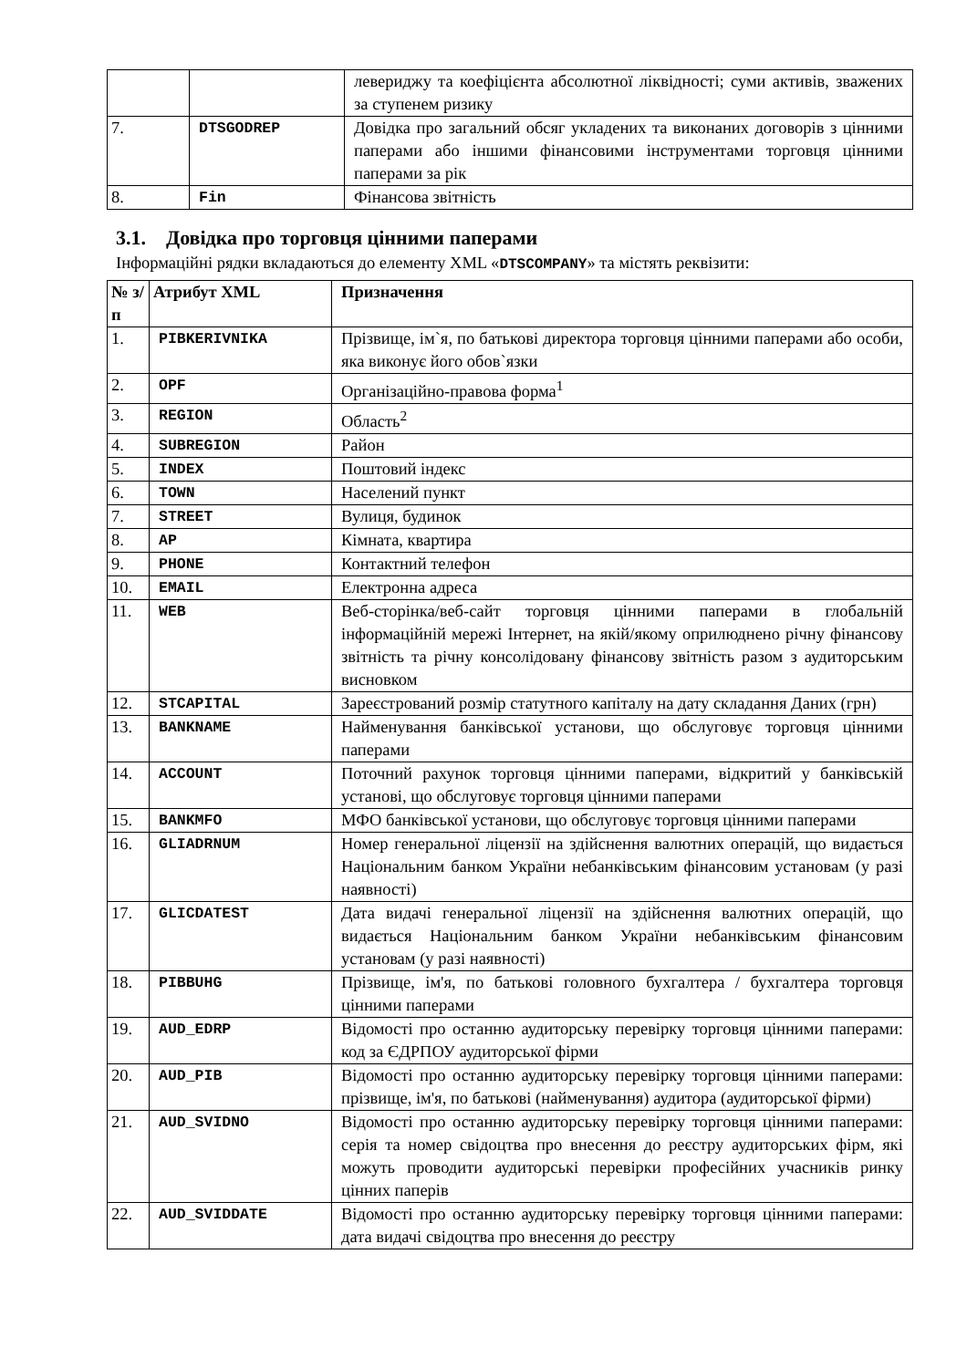| | | левериджу та коефіцієнта абсолютної ліквідності; суми активів, зважених за ступенем ризику |
| 7. | DTSGODREP | Довідка про загальний обсяг укладених та виконаних договорів з цінними паперами або іншими фінансовими інструментами торговця цінними паперами за рік |
| 8. | Fin | Фінансова звітність |
3.1. Довідка про торговця цінними паперами
Інформаційні рядки вкладаються до елементу XML «DTSCOMPANY» та містять реквізити:
| № з/п | Атрибут XML | Призначення |
| --- | --- | --- |
| 1. | PIBKERIVNIKA | Прізвище, ім`я, по батькові директора торговця цінними паперами або особи, яка виконує його обов`язки |
| 2. | OPF | Організаційно-правова форма<sup>1</sup> |
| 3. | REGION | Область<sup>2</sup> |
| 4. | SUBREGION | Район |
| 5. | INDEX | Поштовий індекс |
| 6. | TOWN | Населений пункт |
| 7. | STREET | Вулиця, будинок |
| 8. | AP | Кімната, квартира |
| 9. | PHONE | Контактний телефон |
| 10. | EMAIL | Електронна адреса |
| 11. | WEB | Веб-сторінка/веб-сайт торговця цінними паперами в глобальній інформаційній мережі Інтернет, на якій/якому оприлюднено річну фінансову звітність та річну консолідовану фінансову звітність разом з аудиторським висновком |
| 12. | STCAPITAL | Зареєстрований розмір статутного капіталу на дату складання Даних (грн) |
| 13. | BANKNAME | Найменування банківської установи, що обслуговує торговця цінними паперами |
| 14. | ACCOUNT | Поточний рахунок торговця цінними паперами, відкритий у банківській установі, що обслуговує торговця цінними паперами |
| 15. | BANKMFO | МФО банківської установи, що обслуговує торговця цінними паперами |
| 16. | GLIADRNUM | Номер генеральної ліцензії на здійснення валютних операцій, що видається Національним банком України небанківським фінансовим установам (у разі наявності) |
| 17. | GLICDATEST | Дата видачі генеральної ліцензії на здійснення валютних операцій, що видається Національним банком України небанківським фінансовим установам (у разі наявності) |
| 18. | PIBBUHG | Прізвище, ім'я, по батькові головного бухгалтера / бухгалтера торговця цінними паперами |
| 19. | AUD_EDRP | Відомості про останню аудиторську перевірку торговця цінними паперами: код за ЄДРПОУ аудиторської фірми |
| 20. | AUD_PIB | Відомості про останню аудиторську перевірку торговця цінними паперами: прізвище, ім'я, по батькові (найменування) аудитора (аудиторської фірми) |
| 21. | AUD_SVIDNO | Відомості про останню аудиторську перевірку торговця цінними паперами: серія та номер свідоцтва про внесення до реєстру аудиторських фірм, які можуть проводити аудиторські перевірки професійних учасників ринку цінних паперів |
| 22. | AUD_SVIDDATE | Відомості про останню аудиторську перевірку торговця цінними паперами: дата видачі свідоцтва про внесення до реєстру |